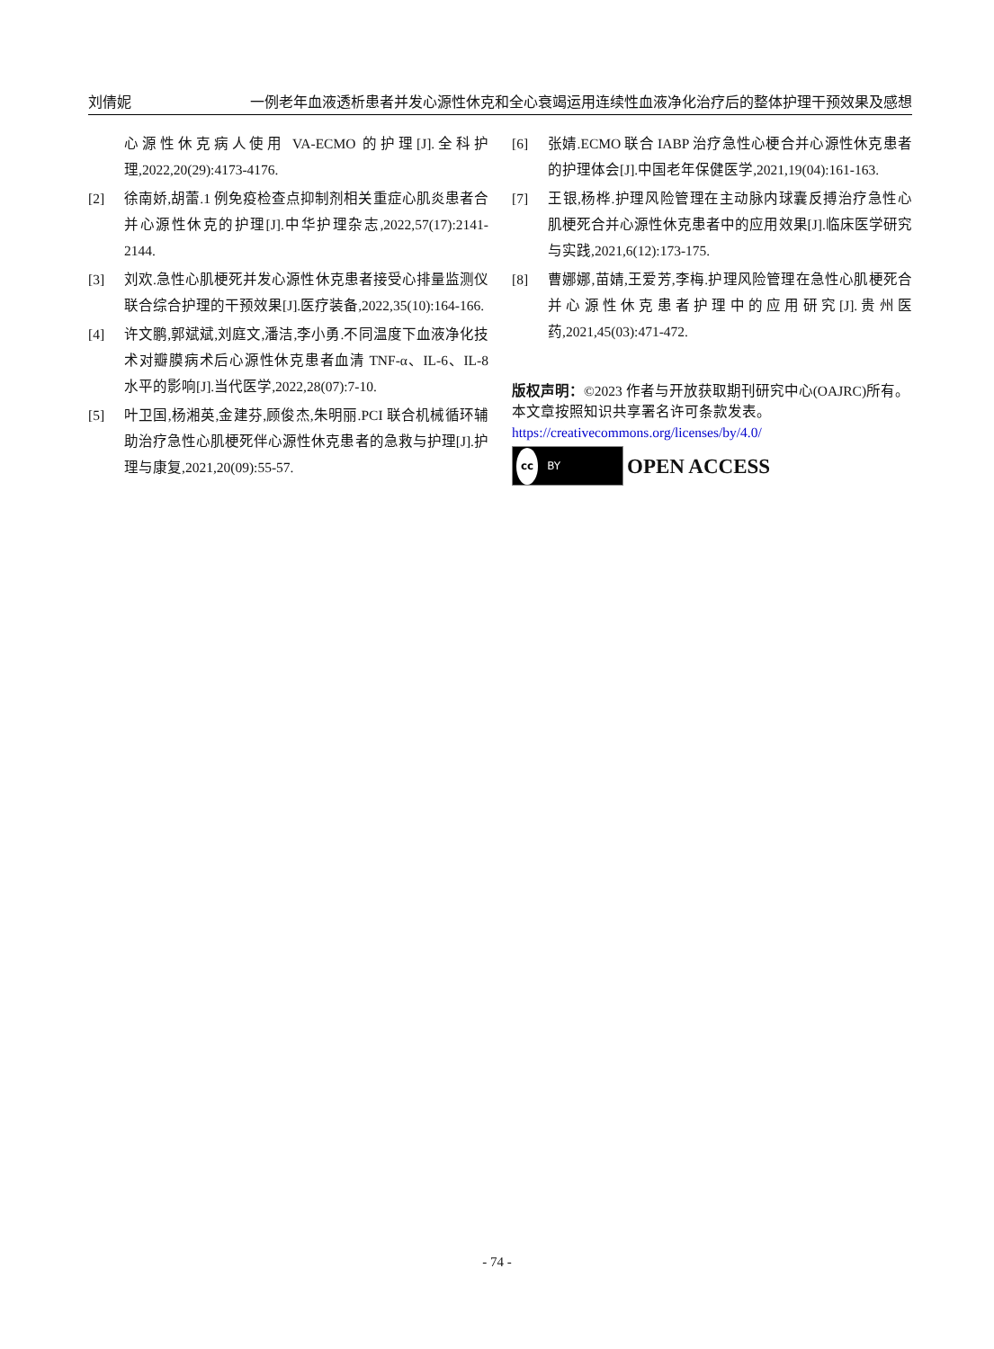刘倩妮 一例老年血液透析患者并发心源性休克和全心衰竭运用连续性血液净化治疗后的整体护理干预效果及感想
心源性休克病人使用 VA-ECMO 的护理[J].全科护理,2022,20(29):4173-4176.
[2] 徐南娇,胡蕾.1 例免疫检查点抑制剂相关重症心肌炎患者合并心源性休克的护理[J].中华护理杂志,2022,57(17):2141-2144.
[3] 刘欢.急性心肌梗死并发心源性休克患者接受心排量监测仪联合综合护理的干预效果[J].医疗装备,2022,35(10):164-166.
[4] 许文鹏,郭斌斌,刘庭文,潘洁,李小勇.不同温度下血液净化技术对瓣膜病术后心源性休克患者血清 TNF-α、IL-6、IL-8 水平的影响[J].当代医学,2022,28(07):7-10.
[5] 叶卫国,杨湘英,金建芬,顾俊杰,朱明丽.PCI 联合机械循环辅助治疗急性心肌梗死伴心源性休克患者的急救与护理[J].护理与康复,2021,20(09):55-57.
[6] 张婧.ECMO 联合 IABP 治疗急性心梗合并心源性休克患者的护理体会[J].中国老年保健医学,2021,19(04):161-163.
[7] 王银,杨桦.护理风险管理在主动脉内球囊反搏治疗急性心肌梗死合并心源性休克患者中的应用效果[J].临床医学研究与实践,2021,6(12):173-175.
[8] 曹娜娜,苗婧,王爱芳,李梅.护理风险管理在急性心肌梗死合并心源性休克患者护理中的应用研究[J].贵州医药,2021,45(03):471-472.
版权声明：©2023 作者与开放获取期刊研究中心(OAJRC)所有。本文章按照知识共享署名许可条款发表。
https://creativecommons.org/licenses/by/4.0/
cc BY
OPEN ACCESS
- 74 -